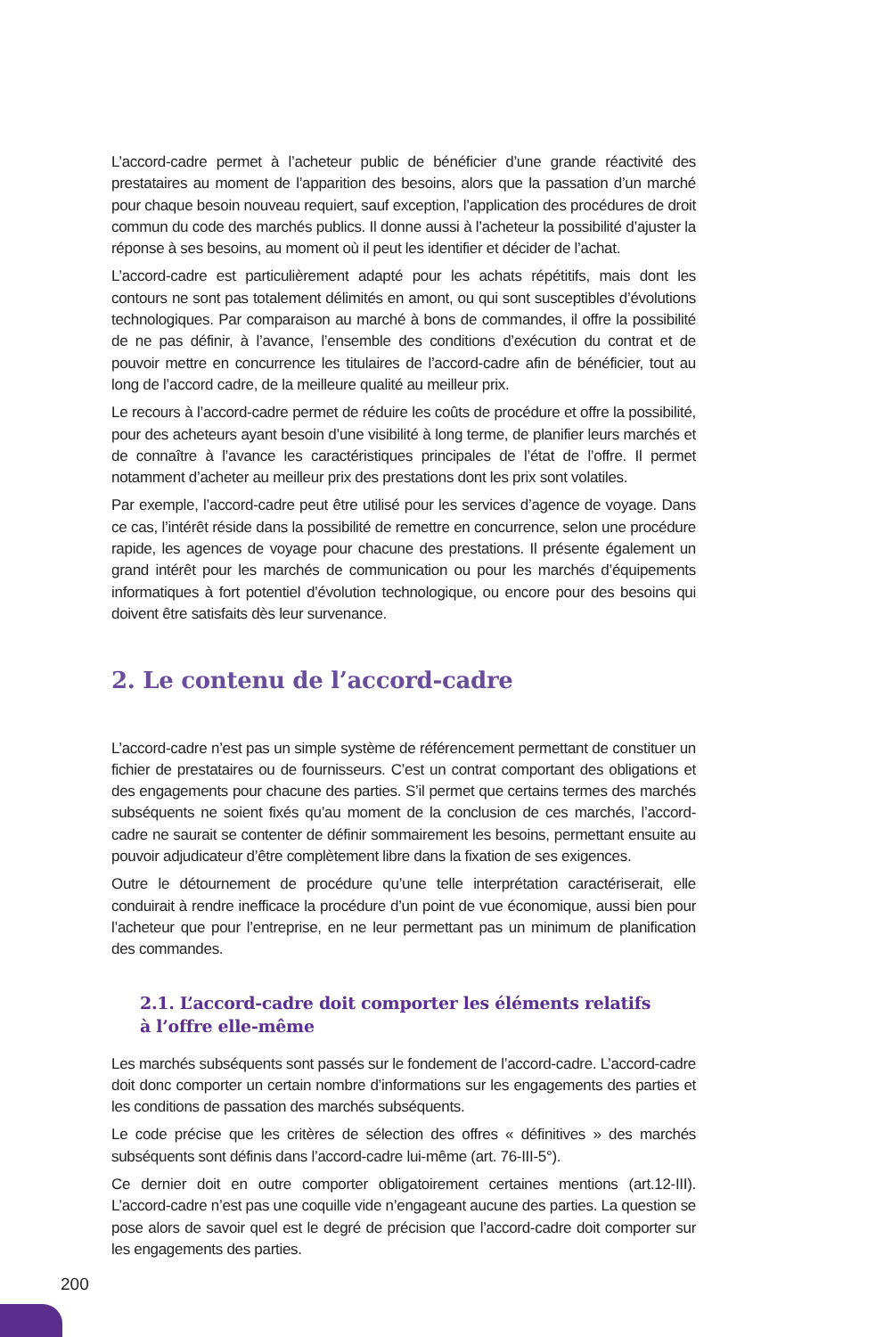L’accord-cadre permet à l’acheteur public de bénéficier d’une grande réactivité des prestataires au moment de l’apparition des besoins, alors que la passation d’un marché pour chaque besoin nouveau requiert, sauf exception, l’application des procédures de droit commun du code des marchés publics. Il donne aussi à l’acheteur la possibilité d’ajuster la réponse à ses besoins, au moment où il peut les identifier et décider de l’achat.
L’accord-cadre est particulièrement adapté pour les achats répétitifs, mais dont les contours ne sont pas totalement délimités en amont, ou qui sont susceptibles d’évolutions technologiques. Par comparaison au marché à bons de commandes, il offre la possibilité de ne pas définir, à l’avance, l’ensemble des conditions d’exécution du contrat et de pouvoir mettre en concurrence les titulaires de l’accord-cadre afin de bénéficier, tout au long de l’accord cadre, de la meilleure qualité au meilleur prix.
Le recours à l’accord-cadre permet de réduire les coûts de procédure et offre la possibilité, pour des acheteurs ayant besoin d’une visibilité à long terme, de planifier leurs marchés et de connaître à l’avance les caractéristiques principales de l’état de l’offre. Il permet notamment d’acheter au meilleur prix des prestations dont les prix sont volatiles.
Par exemple, l’accord-cadre peut être utilisé pour les services d’agence de voyage. Dans ce cas, l’intérêt réside dans la possibilité de remettre en concurrence, selon une procédure rapide, les agences de voyage pour chacune des prestations. Il présente également un grand intérêt pour les marchés de communication ou pour les marchés d’équipements informatiques à fort potentiel d’évolution technologique, ou encore pour des besoins qui doivent être satisfaits dès leur survenance.
2. Le contenu de l’accord-cadre
L’accord-cadre n’est pas un simple système de référencement permettant de constituer un fichier de prestataires ou de fournisseurs. C’est un contrat comportant des obligations et des engagements pour chacune des parties. S’il permet que certains termes des marchés subséquents ne soient fixés qu’au moment de la conclusion de ces marchés, l’accord-cadre ne saurait se contenter de définir sommairement les besoins, permettant ensuite au pouvoir adjudicateur d’être complètement libre dans la fixation de ses exigences.
Outre le détournement de procédure qu’une telle interprétation caractériserait, elle conduirait à rendre inefficace la procédure d’un point de vue économique, aussi bien pour l’acheteur que pour l’entreprise, en ne leur permettant pas un minimum de planification des commandes.
2.1. L’accord-cadre doit comporter les éléments relatifs
à l’offre elle-même
Les marchés subséquents sont passés sur le fondement de l’accord-cadre. L’accord-cadre doit donc comporter un certain nombre d’informations sur les engagements des parties et les conditions de passation des marchés subséquents.
Le code précise que les critères de sélection des offres « définitives » des marchés subséquents sont définis dans l’accord-cadre lui-même (art. 76-III-5°).
Ce dernier doit en outre comporter obligatoirement certaines mentions (art.12-III). L’accord-cadre n’est pas une coquille vide n’engageant aucune des parties. La question se pose alors de savoir quel est le degré de précision que l’accord-cadre doit comporter sur les engagements des parties.
200